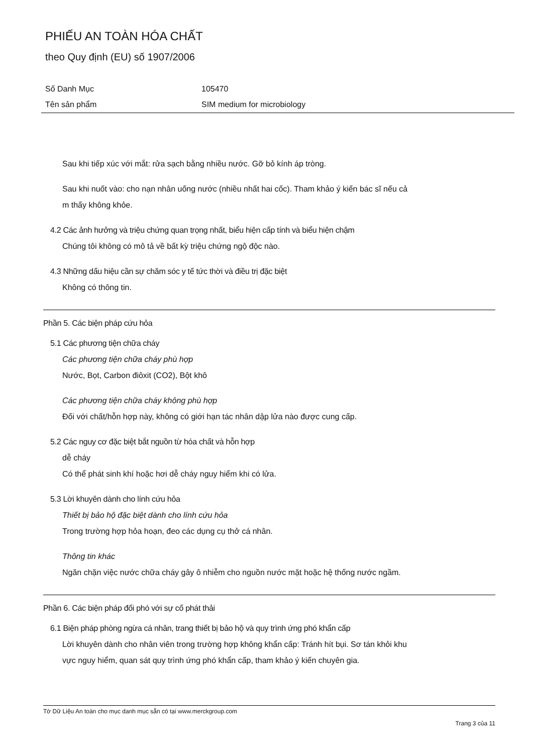PHIẾU AN TOÀN HÓA CHẤT
theo Quy định (EU) số 1907/2006
Số Danh Mục 105470
Tên sản phẩm SIM medium for microbiology
Sau khi tiếp xúc với mắt: rửa sạch bằng nhiều nước. Gỡ bỏ kính áp tròng.
Sau khi nuốt vào: cho nạn nhân uống nước (nhiều nhất hai cốc). Tham khảo ý kiến bác sĩ nếu cả
m thấy không khỏe.
4.2 Các ảnh hưởng và triệu chứng quan trọng nhất, biểu hiện cấp tính và biểu hiện chậm
Chúng tôi không có mô tả về bất kỳ triệu chứng ngộ độc nào.
4.3 Những dấu hiệu cần sự chăm sóc y tế tức thời và điều trị đặc biệt
Không có thông tin.
Phần 5. Các biện pháp cứu hỏa
5.1 Các phương tiện chữa cháy
Các phương tiện chữa cháy phù hợp
Nước, Bọt, Carbon điôxit (CO2), Bột khô
Các phương tiện chữa cháy không phù hợp
Đối với chất/hỗn hợp này, không có giới hạn tác nhân dập lửa nào được cung cấp.
5.2 Các nguy cơ đặc biệt bắt nguồn từ hóa chất và hỗn hợp
dễ cháy
Có thể phát sinh khí hoặc hơi dễ cháy nguy hiểm khi có lửa.
5.3 Lời khuyên dành cho lính cứu hỏa
Thiết bị bảo hộ đặc biệt dành cho lính cứu hỏa
Trong trường hợp hỏa hoạn, đeo các dụng cụ thở cá nhân.
Thông tin khác
Ngăn chặn việc nước chữa cháy gây ô nhiễm cho nguồn nước mặt hoặc hệ thống nước ngầm.
Phần 6. Các biện pháp đối phó với sự cố phát thải
6.1 Biện pháp phòng ngừa cá nhân, trang thiết bị bảo hộ và quy trình ứng phó khẩn cấp
Lời khuyên dành cho nhân viên trong trường hợp không khẩn cấp: Tránh hít bụi. Sơ tán khỏi khu
vực nguy hiểm, quan sát quy trình ứng phó khẩn cấp, tham khảo ý kiến chuyên gia.
Tờ Dữ Liệu An toàn cho mục danh mục sẵn có tại www.merckgroup.com
Trang 3 của 11